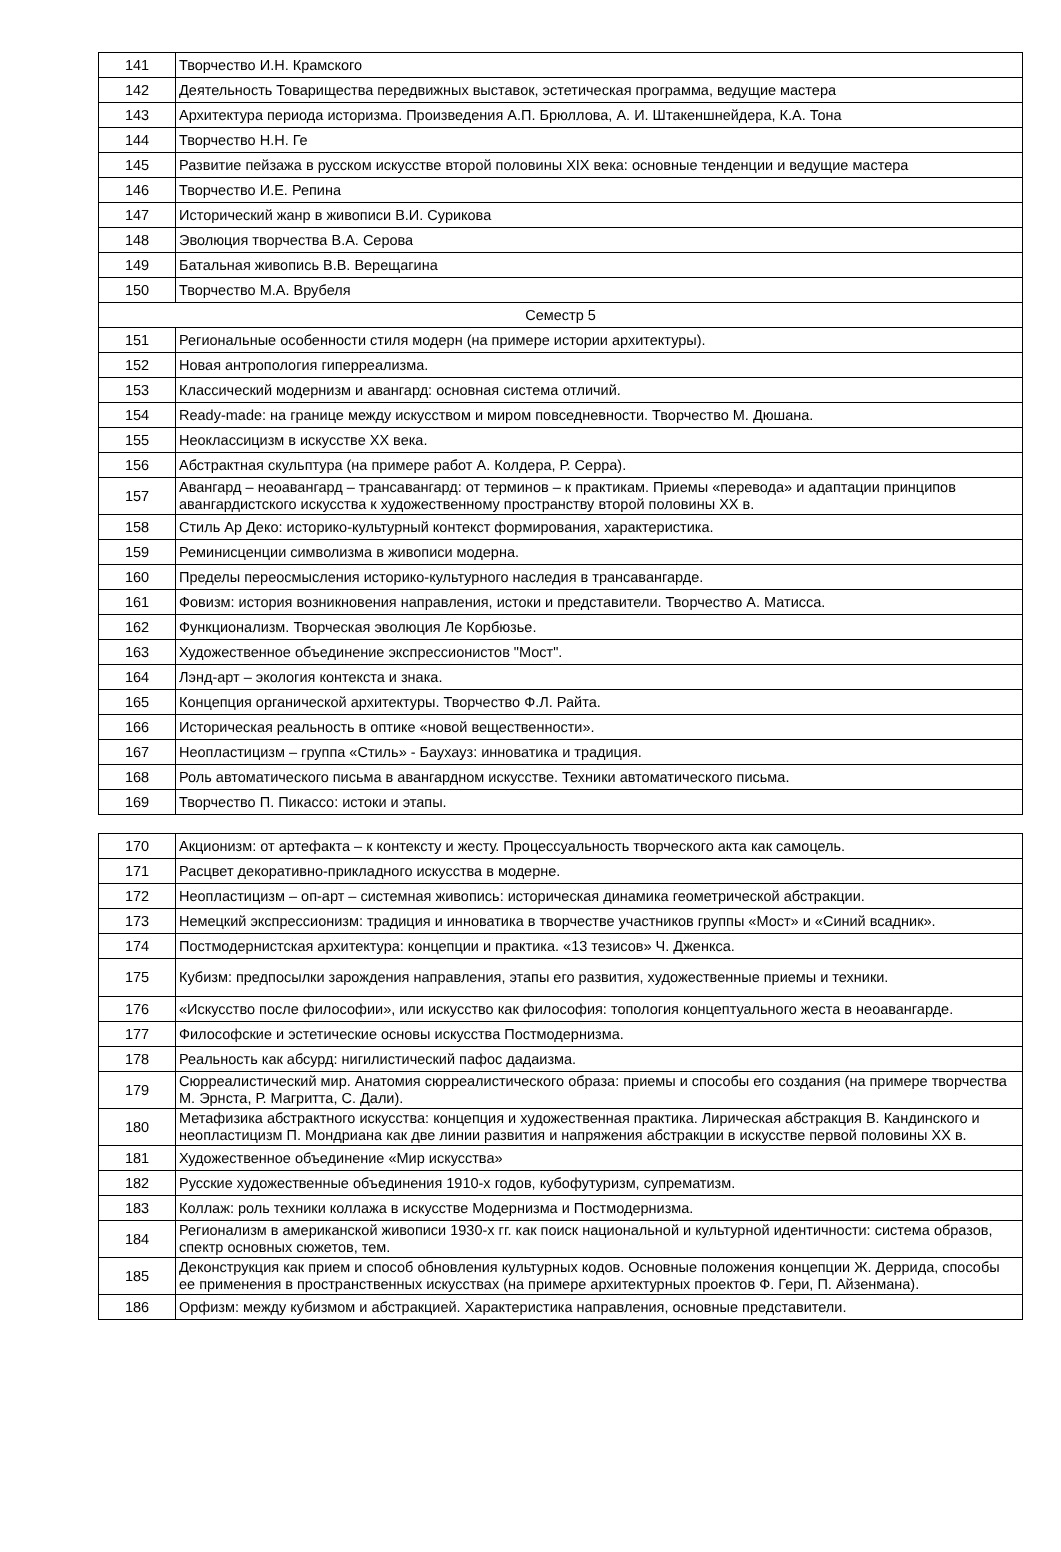| 141 | Творчество И.Н. Крамского |
| 142 | Деятельность Товарищества передвижных выставок, эстетическая программа, ведущие мастера |
| 143 | Архитектура периода историзма. Произведения А.П. Брюллова, А. И. Штакеншнейдера, К.А. Тона |
| 144 | Творчество Н.Н. Ге |
| 145 | Развитие пейзажа в русском искусстве второй половины XIX века: основные тенденции и ведущие мастера |
| 146 | Творчество И.Е. Репина |
| 147 | Исторический жанр в живописи В.И. Сурикова |
| 148 | Эволюция творчества В.А. Серова |
| 149 | Батальная живопись В.В. Верещагина |
| 150 | Творчество М.А. Врубеля |
| Семестр 5 | |
| 151 | Региональные особенности стиля модерн (на примере истории архитектуры). |
| 152 | Новая антропология гиперреализма. |
| 153 | Классический модернизм и авангард: основная система отличий. |
| 154 | Ready-made: на границе между искусством и миром повседневности. Творчество М. Дюшана. |
| 155 | Неоклассицизм в искусстве XX века. |
| 156 | Абстрактная скульптура (на примере работ А. Колдера, Р. Серра). |
| 157 | Авангард – неоавангард – трансавангард: от терминов – к практикам. Приемы «перевода» и адаптации принципов авангардистского искусства к художественному пространству второй половины XX в. |
| 158 | Стиль Ар Деко: историко-культурный контекст формирования, характеристика. |
| 159 | Реминисценции символизма в живописи модерна. |
| 160 | Пределы переосмысления историко-культурного наследия в трансавангарде. |
| 161 | Фовизм: история возникновения направления, истоки и представители. Творчество А. Матисса. |
| 162 | Функционализм. Творческая эволюция Ле Корбюзье. |
| 163 | Художественное объединение экспрессионистов "Мост". |
| 164 | Лэнд-арт – экология контекста и знака. |
| 165 | Концепция органической архитектуры. Творчество Ф.Л. Райта. |
| 166 | Историческая реальность в оптике «новой вещественности». |
| 167 | Неопластицизм – группа «Стиль» - Баухауз: инноватика и традиция. |
| 168 | Роль автоматического письма в авангардном искусстве. Техники автоматического письма. |
| 169 | Творчество П. Пикассо: истоки и этапы. |
| 170 | Акционизм: от артефакта – к контексту и жесту. Процессуальность творческого акта как самоцель. |
| 171 | Расцвет декоративно-прикладного искусства в модерне. |
| 172 | Неопластицизм – оп-арт – системная живопись: историческая динамика геометрической абстракции. |
| 173 | Немецкий экспрессионизм: традиция и инноватика в творчестве участников группы «Мост» и «Синий всадник». |
| 174 | Постмодернистская архитектура: концепции и практика. «13 тезисов» Ч. Дженкса. |
| 175 | Кубизм: предпосылки зарождения направления, этапы его развития, художественные приемы и техники. |
| 176 | «Искусство после философии», или искусство как философия: топология концептуального жеста в неоавангарде. |
| 177 | Философские и эстетические основы искусства Постмодернизма. |
| 178 | Реальность как абсурд: нигилистический пафос дадаизма. |
| 179 | Сюрреалистический мир. Анатомия сюрреалистического образа: приемы и способы его создания (на примере творчества М. Эрнста, Р. Магритта, С. Дали). |
| 180 | Метафизика абстрактного искусства: концепция и художественная практика. Лирическая абстракция В. Кандинского и неопластицизм П. Мондриана как две линии развития и напряжения абстракции в искусстве первой половины XX в. |
| 181 | Художественное объединение «Мир искусства» |
| 182 | Русские художественные объединения 1910-х годов, кубофутуризм, супрематизм. |
| 183 | Коллаж: роль техники коллажа в искусстве Модернизма и Постмодернизма. |
| 184 | Регионализм в американской живописи 1930-х гг. как поиск национальной и культурной идентичности: система образов, спектр основных сюжетов, тем. |
| 185 | Деконструкция как прием и способ обновления культурных кодов. Основные положения концепции Ж. Деррида, способы ее применения в пространственных искусствах (на примере архитектурных проектов Ф. Гери, П. Айзенмана). |
| 186 | Орфизм: между кубизмом и абстракцией. Характеристика направления, основные представители. |